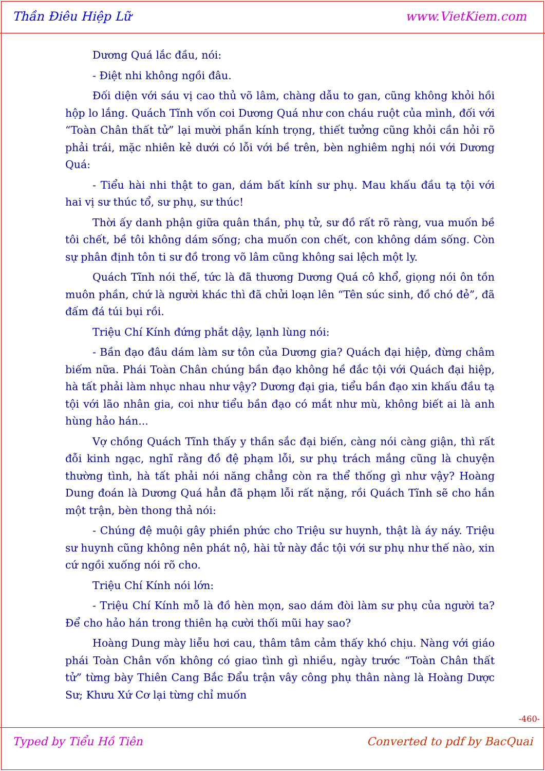Thần Điêu Hiệp Lữ www.VietKiem.com
Dương Quá lắc đầu, nói:
- Điệt nhi không ngồi đâu.
Đối diện với sáu vị cao thủ võ lâm, chàng dẫu to gan, cũng không khỏi hồi hộp lo lắng. Quách Tĩnh vốn coi Dương Quá như con cháu ruột của mình, đối với “Toàn Chân thất tử” lại mười phần kính trọng, thiết tưởng cũng khỏi cần hỏi rõ phải trái, mặc nhiên kẻ dưới có lỗi với bề trên, bèn nghiêm nghị nói với Dương Quá:
- Tiểu hài nhi thật to gan, dám bất kính sư phụ. Mau khấu đầu tạ tội với hai vị sư thúc tổ, sư phụ, sư thúc!
Thời ấy danh phận giữa quân thần, phụ tử, sư đồ rất rõ ràng, vua muốn bề tôi chết, bề tôi không dám sống; cha muốn con chết, con không dám sống. Còn sự phân định tôn ti sư đồ trong võ lâm cũng không sai lệch một ly.
Quách Tĩnh nói thế, tức là đã thương Dương Quá cô khổ, giọng nói ôn tồn muôn phần, chứ là người khác thì đã chửi loạn lên “Tên súc sinh, đồ chó đẻ”, đã đấm đá túi bụi rồi.
Triệu Chí Kính đứng phắt dậy, lạnh lùng nói:
- Bần đạo đâu dám làm sư tôn của Dương gia? Quách đại hiệp, đừng châm biếm nữa. Phái Toàn Chân chúng bần đạo không hề đắc tội với Quách đại hiệp, hà tất phải làm nhục nhau như vậy? Dương đại gia, tiểu bần đạo xin khấu đầu tạ tội với lão nhân gia, coi như tiểu bần đạo có mắt như mù, không biết ai là anh hùng hảo hán...
Vợ chồng Quách Tĩnh thấy y thần sắc đại biến, càng nói càng giận, thì rất đỗi kinh ngạc, nghĩ rằng đồ đệ phạm lỗi, sư phụ trách mắng cũng là chuyện thường tình, hà tất phải nói năng chẳng còn ra thể thống gì như vậy? Hoàng Dung đoán là Dương Quá hẳn đã phạm lỗi rất nặng, rồi Quách Tĩnh sẽ cho hắn một trận, bèn thong thả nói:
- Chúng đệ muội gây phiền phức cho Triệu sư huynh, thật là áy náy. Triệu sư huynh cũng không nên phát nộ, hài tử này đắc tội với sư phụ như thế nào, xin cứ ngồi xuống nói rõ cho.
Triệu Chí Kính nói lớn:
- Triệu Chí Kính mỗ là đồ hèn mọn, sao dám đòi làm sư phụ của người ta? Để cho hảo hán trong thiên hạ cười thối mũi hay sao?
Hoàng Dung mày liễu hơi cau, thâm tâm cảm thấy khó chịu. Nàng với giáo phái Toàn Chân vốn không có giao tình gì nhiều, ngày trước “Toàn Chân thất tử” từng bày Thiên Cang Bắc Đẩu trận vây công phụ thân nàng là Hoàng Dược Sư; Khưu Xứ Cơ lại từng chỉ muốn
-460-
Typed by Tiểu Hồ Tiên Converted to pdf by BacQuai